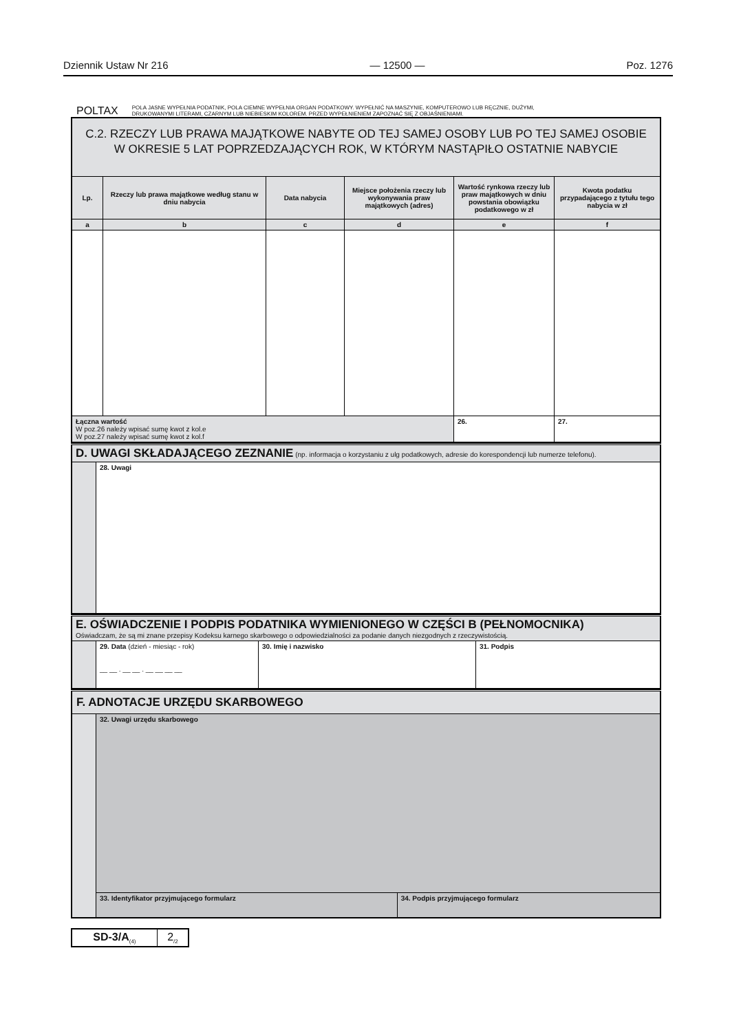Dziennik Ustaw Nr 216 — 12500 — Poz. 1276
POLTAX POLA JASNE WYPEŁNIA PODATNIK, POLA CIEMNE WYPEŁNIA ORGAN PODATKOWY. WYPEŁNIĆ NA MASZYNIE, KOMPUTEROWO LUB RĘCZNIE, DUŻYMI,
DRUKOWANYMI LITERAMI, CZARNYM LUB NIEBIESKIM KOLOREM. PRZED WYPEŁNIENIEM ZAPOZNAĆ SIĘ Z OBJAŚNIENIAMI.
| C.2. RZECZY LUB PRAWA MAJĄTKOWE NABYTE OD TEJ SAMEJ OSOBY LUB PO TEJ SAMEJ OSOBIE W OKRESIE 5 LAT POPRZEDZAJĄCYCH ROK, W KTÓRYM NASTĄPIŁO OSTATNIE NABYCIE | | | | | |
| Lp. | Rzeczy lub prawa majątkowe według stanu w dniu nabycia | Data nabycia | Miejsce położenia rzeczy lub wykonywania praw majątkowych (adres) | Wartość rynkowa rzeczy lub praw majątkowych w dniu powstania obowiązku podatkowego w zł | Kwota podatku przypadającego z tytułu tego nabycia w zł |
| a | b | c | d | e | f |
| Łączna wartość W poz.26 należy wpisać sumę kwot z kol.e W poz.27 należy wpisać sumę kwot z kol.f | | | | 26. | 27. |
| D. UWAGI SKŁADAJĄCEGO ZEZNANIE (np. informacja o korzystaniu z ulg podatkowych, adresie do korespondencji lub numerze telefonu). | |
| | 28. Uwagi |
| E. OŚWIADCZENIE I PODPIS PODATNIKA WYMIENIONEGO W CZĘŚCI B (PEŁNOMOCNIKA) Oświadczam, że są mi znane przepisy Kodeksu karnego skarbowego o odpowiedzialności za podanie danych niezgodnych z rzeczywistością. | | | |
| | 29. Data (dzień - miesiąc - rok) __ __ . __ __ . __ __ __ __ | 30. Imię i nazwisko | 31. Podpis |
| F. ADNOTACJE URZĘDU SKARBOWEGO | | |
| | 32. Uwagi urzędu skarbowego | |
| | 33. Identyfikator przyjmującego formularz | 34. Podpis przyjmującego formularz |
| SD-3/A<sub>(4)</sub> | 2<sub>/2</sub> |